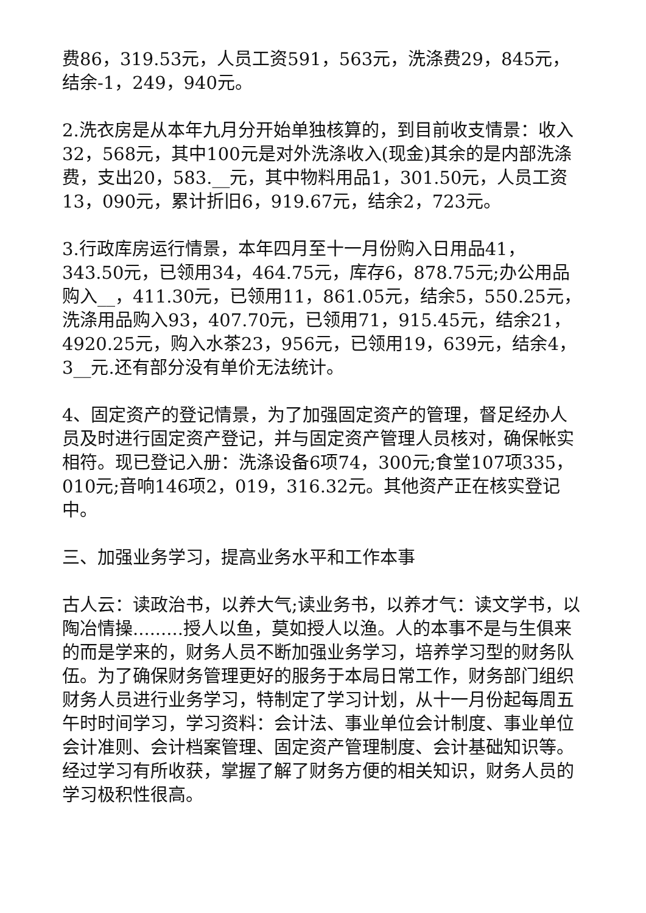费86，319.53元，人员工资591，563元，洗涤费29，845元，结余-1，249，940元。
2.洗衣房是从本年九月分开始单独核算的，到目前收支情景：收入32，568元，其中100元是对外洗涤收入(现金)其余的是内部洗涤费，支出20，583.__元，其中物料用品1，301.50元，人员工资13，090元，累计折旧6，919.67元，结余2，723元。
3.行政库房运行情景，本年四月至十一月份购入日用品41，343.50元，已领用34，464.75元，库存6，878.75元;办公用品购入__，411.30元，已领用11，861.05元，结余5，550.25元，洗涤用品购入93，407.70元，已领用71，915.45元，结余21，4920.25元，购入水茶23，956元，已领用19，639元，结余4，3__元.还有部分没有单价无法统计。
4、固定资产的登记情景，为了加强固定资产的管理，督足经办人员及时进行固定资产登记，并与固定资产管理人员核对，确保帐实相符。现已登记入册：洗涤设备6项74，300元;食堂107项335，010元;音响146项2，019，316.32元。其他资产正在核实登记中。
三、加强业务学习，提高业务水平和工作本事
古人云：读政治书，以养大气;读业务书，以养才气：读文学书，以陶冶情操.........授人以鱼，莫如授人以渔。人的本事不是与生俱来的而是学来的，财务人员不断加强业务学习，培养学习型的财务队伍。为了确保财务管理更好的服务于本局日常工作，财务部门组织财务人员进行业务学习，特制定了学习计划，从十一月份起每周五午时时间学习，学习资料：会计法、事业单位会计制度、事业单位会计准则、会计档案管理、固定资产管理制度、会计基础知识等。经过学习有所收获，掌握了解了财务方便的相关知识，财务人员的学习极积性很高。